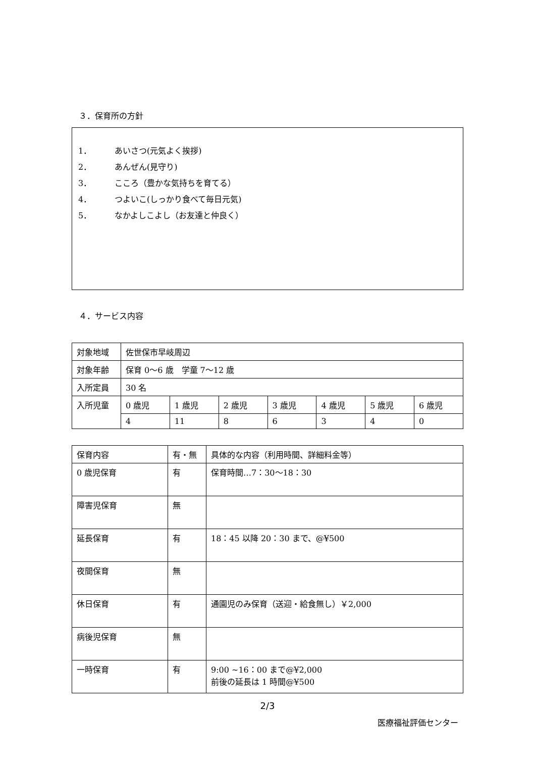３．保育所の方針
1． あいさつ(元気よく挨拶)
2． あんぜん(見守り)
3． こころ（豊かな気持ちを育てる）
4． つよいこ(しっかり食べて毎日元気)
5． なかよしこよし（お友達と仲良く）
４．サービス内容
| 対象地域 | 佐世保市早岐周辺 | | | | | | |
| 対象年齢 | 保育 0～6 歳 学童 7～12 歳 | | | | | | |
| 入所定員 | 30 名 | | | | | | |
| 入所児童 | 0 歳児 | 1 歳児 | 2 歳児 | 3 歳児 | 4 歳児 | 5 歳児 | 6 歳児 |
| | 4 | 11 | 8 | 6 | 3 | 4 | 0 |
| 保育内容 | 有・無 | 具体的な内容（利用時間、詳細料金等） |
| --- | --- | --- |
| 0 歳児保育 | 有 | 保育時間…7：30～18：30 |
| 障害児保育 | 無 | |
| 延長保育 | 有 | 18：45 以降 20：30 まで、@¥500 |
| 夜間保育 | 無 | |
| 休日保育 | 有 | 通園児のみ保育（送迎・給食無し）￥2,000 |
| 病後児保育 | 無 | |
| 一時保育 | 有 | 9:00 ~16：00 まで@¥2,000 前後の延長は 1 時間@¥500 |
2/3
医療福祉評価センター